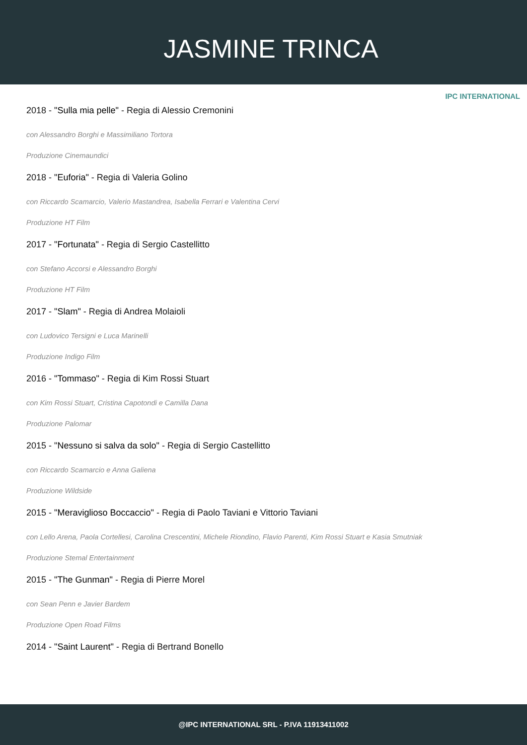JASMINE TRINCA
IPC INTERNATIONAL
2018 - "Sulla mia pelle" - Regia di Alessio Cremonini
con Alessandro Borghi e Massimiliano Tortora
Produzione Cinemaundici
2018 - "Euforia" - Regia di Valeria Golino
con Riccardo Scamarcio, Valerio Mastandrea, Isabella Ferrari e Valentina Cervi
Produzione HT Film
2017 - "Fortunata" - Regia di Sergio Castellitto
con Stefano Accorsi e Alessandro Borghi
Produzione HT Film
2017 - "Slam" - Regia di Andrea Molaioli
con Ludovico Tersigni e Luca Marinelli
Produzione Indigo Film
2016 - "Tommaso" - Regia di Kim Rossi Stuart
con Kim Rossi Stuart, Cristina Capotondi e Camilla Dana
Produzione Palomar
2015 - "Nessuno si salva da solo" - Regia di Sergio Castellitto
con Riccardo Scamarcio e Anna Galiena
Produzione Wildside
2015 - "Meraviglioso Boccaccio" - Regia di Paolo Taviani e Vittorio Taviani
con Lello Arena, Paola Cortellesi, Carolina Crescentini, Michele Riondino, Flavio Parenti, Kim Rossi Stuart e Kasia Smutniak
Produzione Stemal Entertainment
2015 - "The Gunman" - Regia di Pierre Morel
con Sean Penn e Javier Bardem
Produzione Open Road Films
2014 - "Saint Laurent" - Regia di Bertrand Bonello
@IPC INTERNATIONAL SRL - P.IVA 11913411002